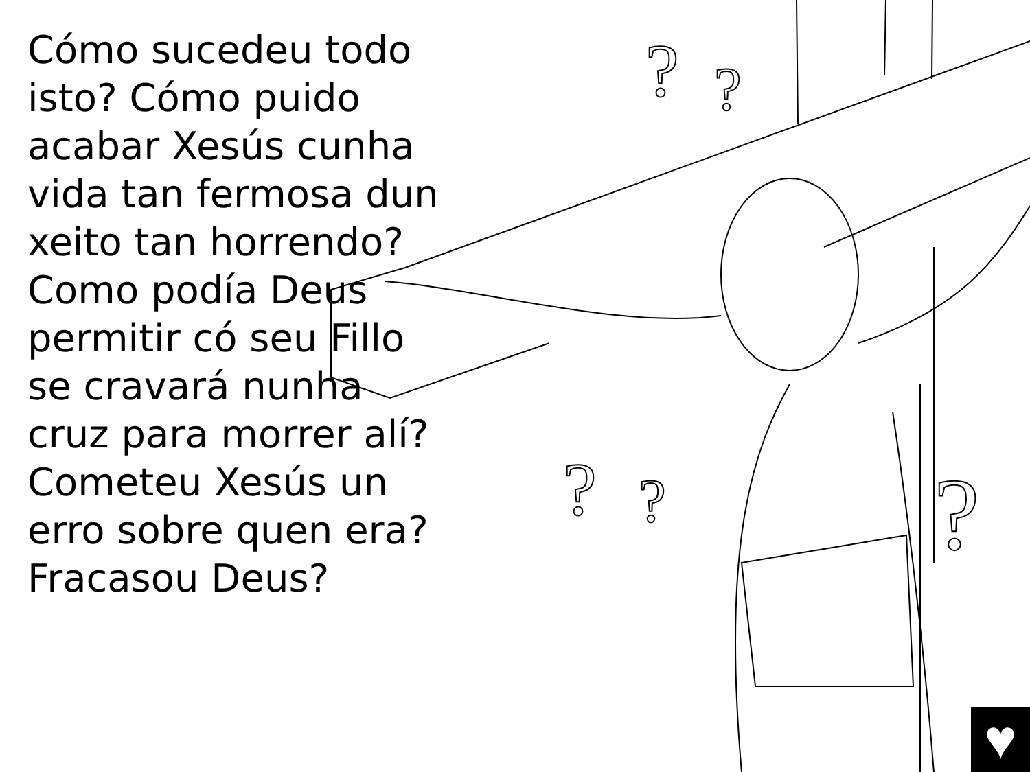?
?
?
?
?
Cómo sucedeu todo isto? Cómo puido acabar Xesús cunha vida tan fermosa dun xeito tan horrendo? Como podía Deus permitir có seu Fillo se cravará nunha cruz para morrer alí? Cometeu Xesús un erro sobre quen era? Fracasou Deus?
♥